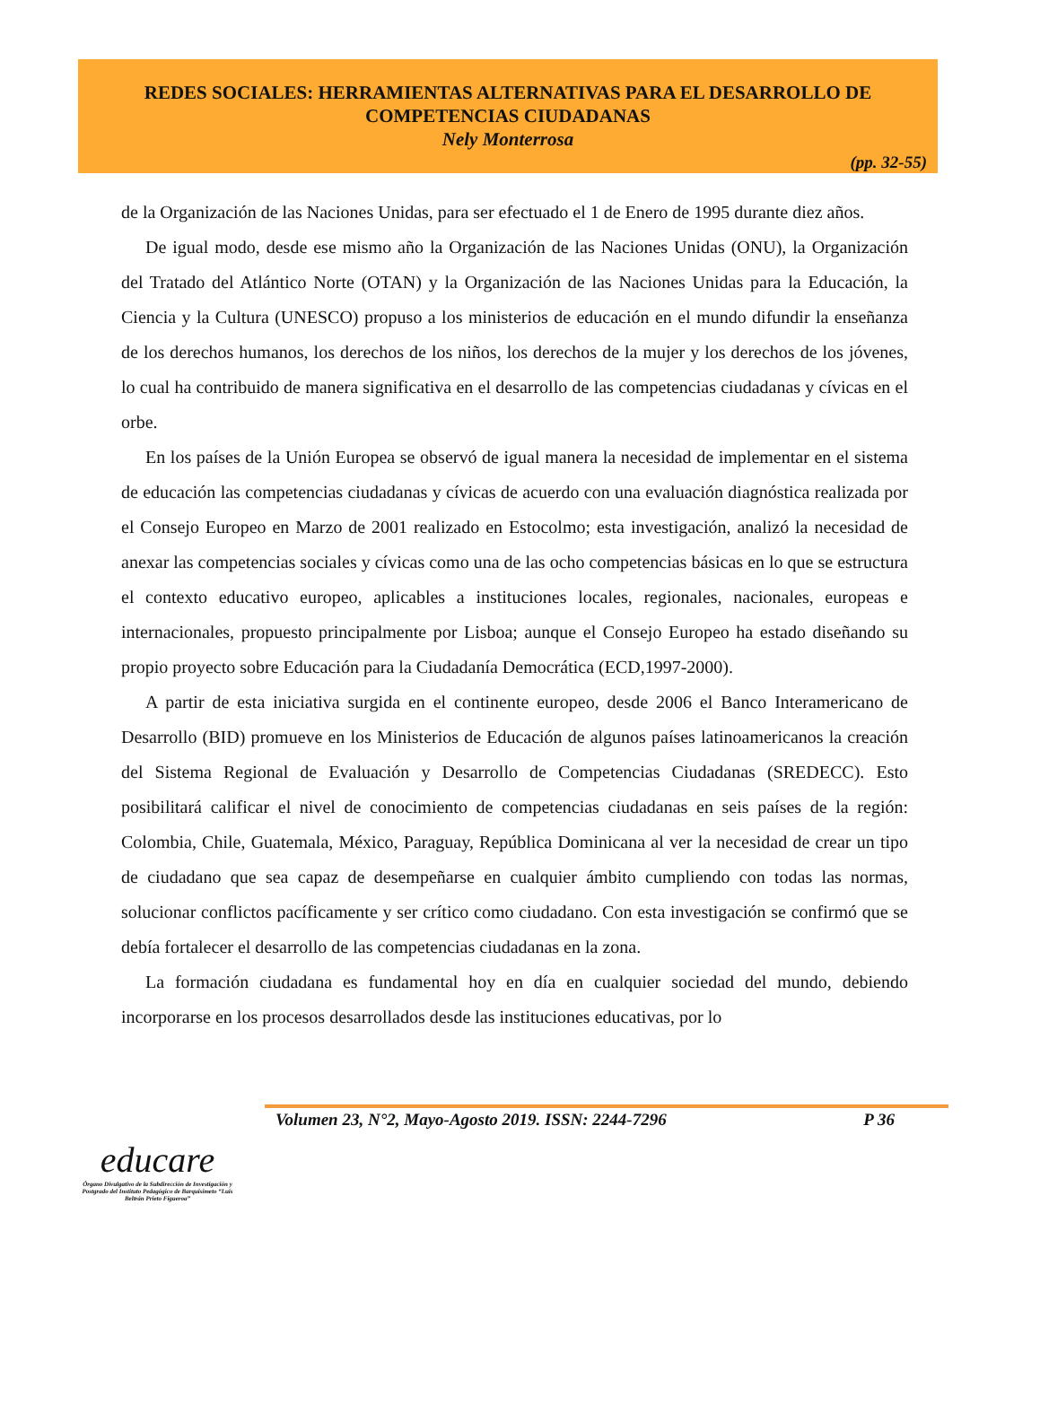REDES SOCIALES: HERRAMIENTAS ALTERNATIVAS PARA EL DESARROLLO DE COMPETENCIAS CIUDADANAS
Nely Monterrosa
(pp. 32-55)
de la Organización de las Naciones Unidas, para ser efectuado el 1 de Enero de 1995 durante diez años.
De igual modo, desde ese mismo año la Organización de las Naciones Unidas (ONU), la Organización del Tratado del Atlántico Norte (OTAN) y la Organización de las Naciones Unidas para la Educación, la Ciencia y la Cultura (UNESCO) propuso a los ministerios de educación en el mundo difundir la enseñanza de los derechos humanos, los derechos de los niños, los derechos de la mujer y los derechos de los jóvenes, lo cual ha contribuido de manera significativa en el desarrollo de las competencias ciudadanas y cívicas en el orbe.
En los países de la Unión Europea se observó de igual manera la necesidad de implementar en el sistema de educación las competencias ciudadanas y cívicas de acuerdo con una evaluación diagnóstica realizada por el Consejo Europeo en Marzo de 2001 realizado en Estocolmo; esta investigación, analizó la necesidad de anexar las competencias sociales y cívicas como una de las ocho competencias básicas en lo que se estructura el contexto educativo europeo, aplicables a instituciones locales, regionales, nacionales, europeas e internacionales, propuesto principalmente por Lisboa; aunque el Consejo Europeo ha estado diseñando su propio proyecto sobre Educación para la Ciudadanía Democrática (ECD,1997-2000).
A partir de esta iniciativa surgida en el continente europeo, desde 2006 el Banco Interamericano de Desarrollo (BID) promueve en los Ministerios de Educación de algunos países latinoamericanos la creación del Sistema Regional de Evaluación y Desarrollo de Competencias Ciudadanas (SREDECC). Esto posibilitará calificar el nivel de conocimiento de competencias ciudadanas en seis países de la región: Colombia, Chile, Guatemala, México, Paraguay, República Dominicana al ver la necesidad de crear un tipo de ciudadano que sea capaz de desempeñarse en cualquier ámbito cumpliendo con todas las normas, solucionar conflictos pacíficamente y ser crítico como ciudadano. Con esta investigación se confirmó que se debía fortalecer el desarrollo de las competencias ciudadanas en la zona.
La formación ciudadana es fundamental hoy en día en cualquier sociedad del mundo, debiendo incorporarse en los procesos desarrollados desde las instituciones educativas, por lo
Volumen 23, N°2, Mayo-Agosto 2019. ISSN: 2244-7296 P 36
educare
Órgano Divulgativo de la Subdirección de Investigación y Postgrado del Instituto Pedagógico de Barquisimeto “Luis Beltrán Prieto Figueroa”